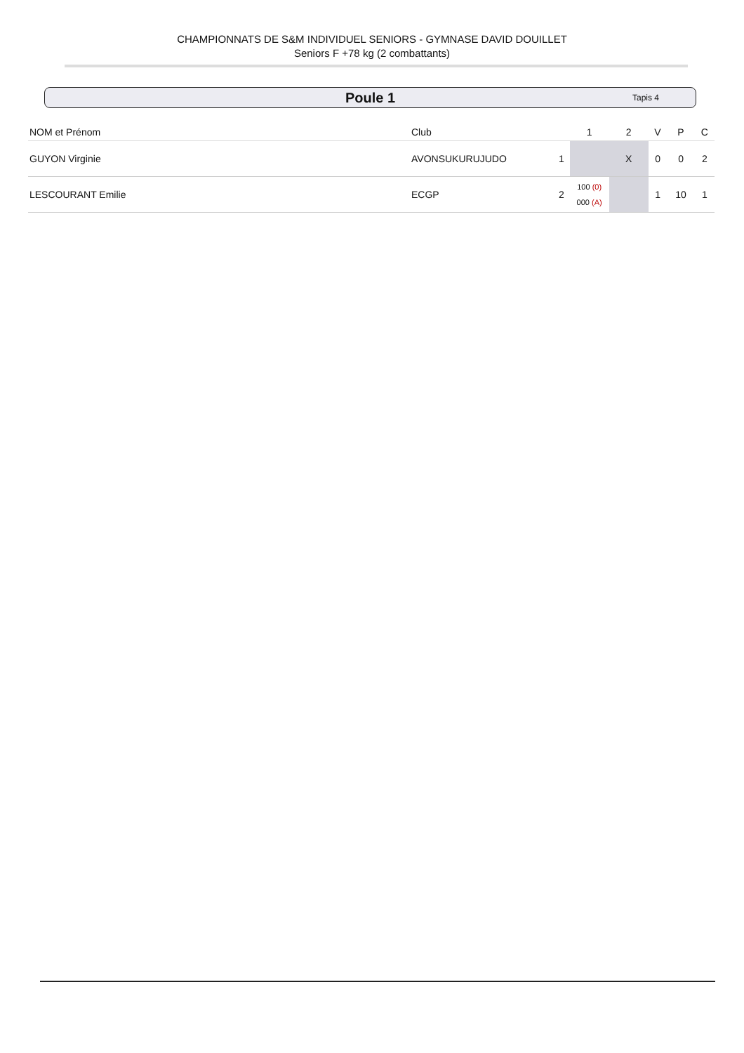CHAMPIONNATS DE S&M INDIVIDUEL SENIORS - GYMNASE DAVID DOUILLET
Seniors F +78 kg (2 combattants)
Poule 1 Tapis 4
| NOM et Prénom | Club | | 1 | 2 | V | P | C |
| --- | --- | --- | --- | --- | --- | --- | --- |
| GUYON Virginie | AVONSUKURUJUDO | 1 | | X | 0 | 0 | 2 |
| LESCOURANT Emilie | ECGP | 2 | 100 (0) 000 (A) | | 1 | 10 | 1 |